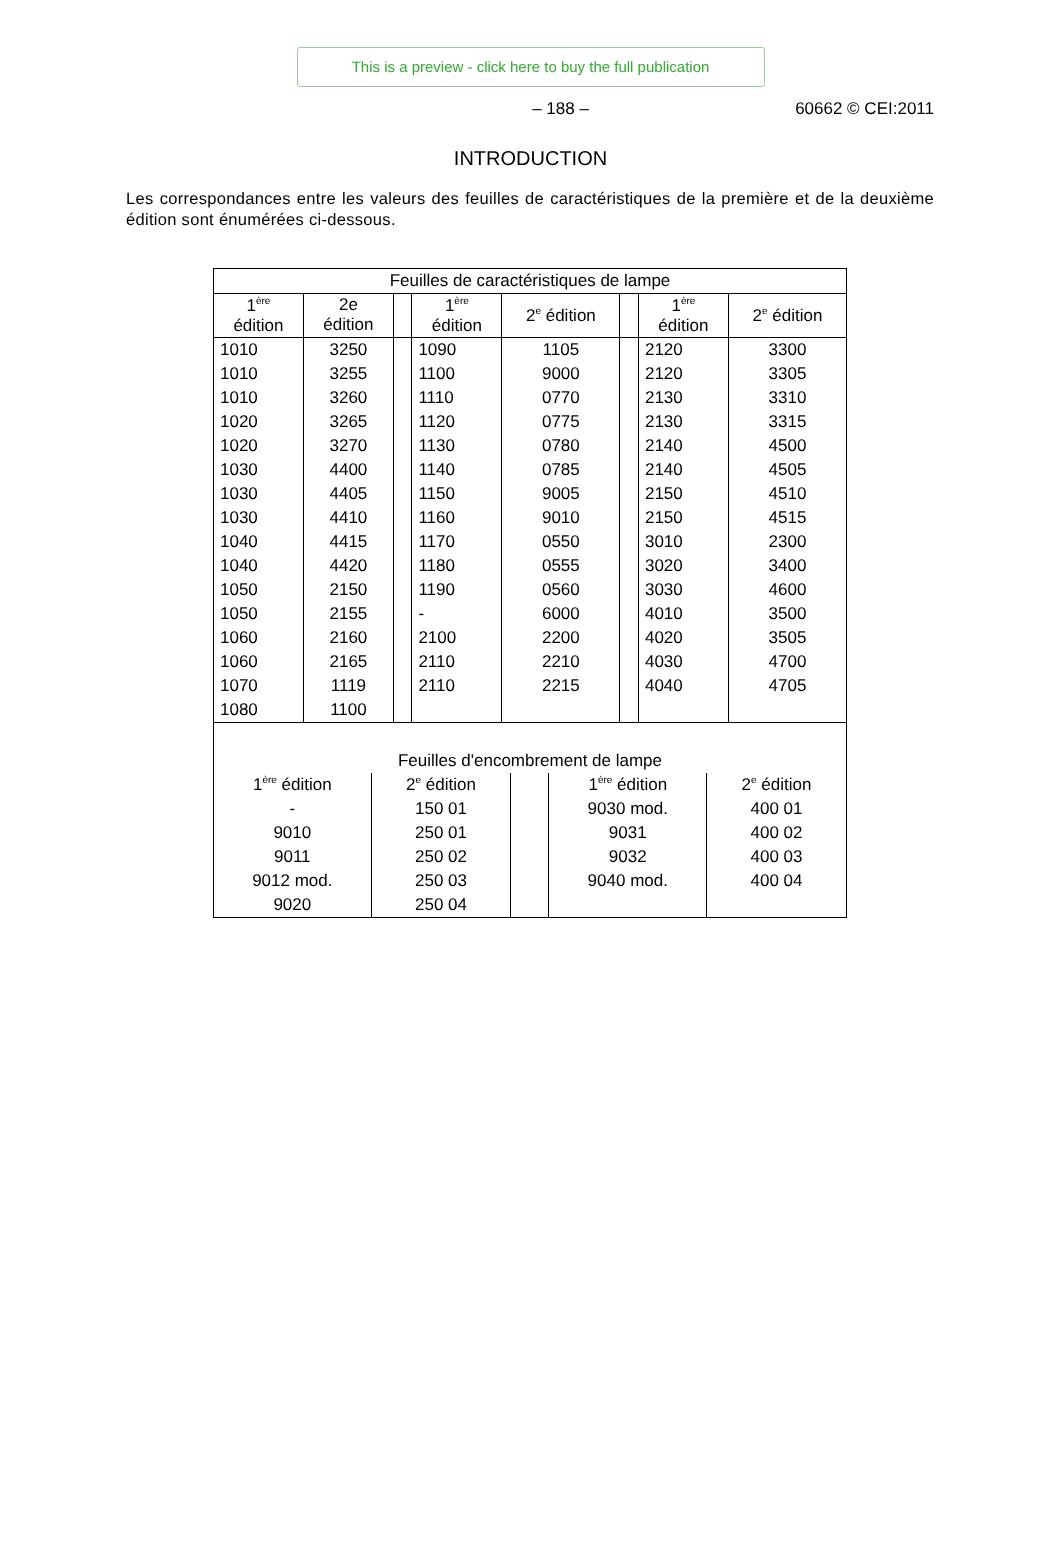This is a preview - click here to buy the full publication
– 188 – 60662 © CEI:2011
INTRODUCTION
Les correspondances entre les valeurs des feuilles de caractéristiques de la première et de la deuxième édition sont énumérées ci-dessous.
| Feuilles de caractéristiques de lampe | | | | | | | |
| 1<sup>ère</sup> édition | 2e édition | | 1<sup>ère</sup> édition | 2<sup>e</sup> édition | | 1<sup>ère</sup> édition | 2<sup>e</sup> édition |
| 1010 | 3250 | | 1090 | 1105 | | 2120 | 3300 |
| 1010 | 3255 | | 1100 | 9000 | | 2120 | 3305 |
| 1010 | 3260 | | 1110 | 0770 | | 2130 | 3310 |
| 1020 | 3265 | | 1120 | 0775 | | 2130 | 3315 |
| 1020 | 3270 | | 1130 | 0780 | | 2140 | 4500 |
| 1030 | 4400 | | 1140 | 0785 | | 2140 | 4505 |
| 1030 | 4405 | | 1150 | 9005 | | 2150 | 4510 |
| 1030 | 4410 | | 1160 | 9010 | | 2150 | 4515 |
| 1040 | 4415 | | 1170 | 0550 | | 3010 | 2300 |
| 1040 | 4420 | | 1180 | 0555 | | 3020 | 3400 |
| 1050 | 2150 | | 1190 | 0560 | | 3030 | 4600 |
| 1050 | 2155 | | - | 6000 | | 4010 | 3500 |
| 1060 | 2160 | | 2100 | 2200 | | 4020 | 3505 |
| 1060 | 2165 | | 2110 | 2210 | | 4030 | 4700 |
| 1070 | 1119 | | 2110 | 2215 | | 4040 | 4705 |
| 1080 | 1100 | | | | | | |
| Feuilles d'encombrement de lampe | | | | |
| 1<sup>ère</sup> édition | 2<sup>e</sup> édition | | 1<sup>ère</sup> édition | 2<sup>e</sup> édition |
| - | 150 01 | | 9030 mod. | 400 01 |
| 9010 | 250 01 | | 9031 | 400 02 |
| 9011 | 250 02 | | 9032 | 400 03 |
| 9012 mod. | 250 03 | | 9040 mod. | 400 04 |
| 9020 | 250 04 | | | |